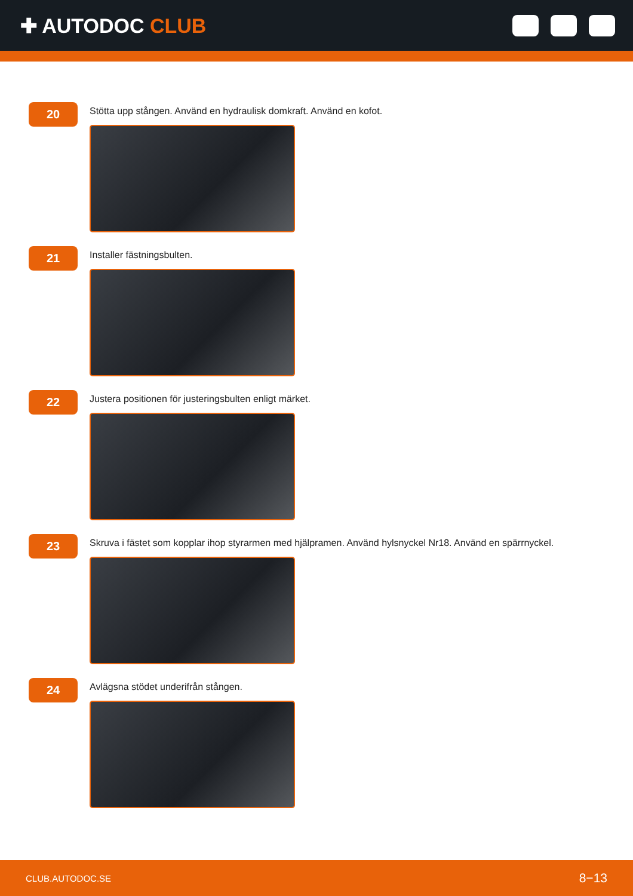✚ AUTODOC CLUB
20
Stötta upp stången. Använd en hydraulisk domkraft. Använd en kofot.
21
Installer fästningsbulten.
22
Justera positionen för justeringsbulten enligt märket.
23
Skruva i fästet som kopplar ihop styrarmen med hjälpramen. Använd hylsnyckel Nr18. Använd en spärrnyckel.
24
Avlägsna stödet underifrån stången.
CLUB.AUTODOC.SE 8−13